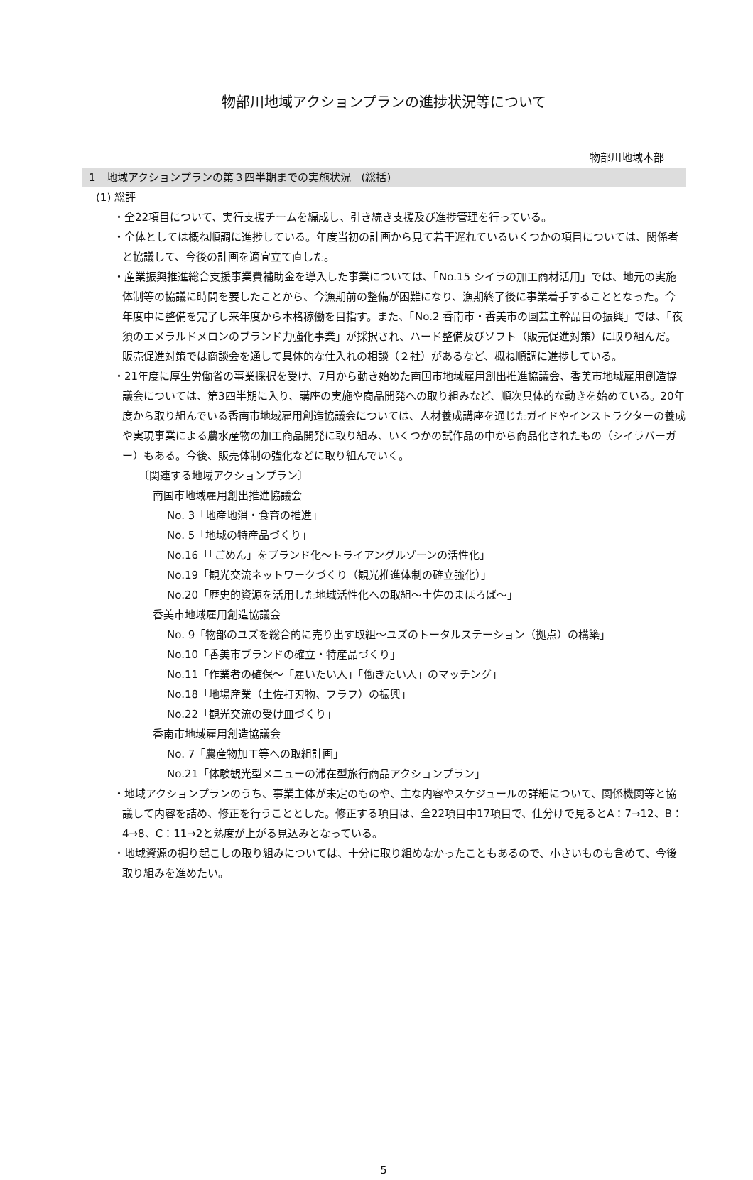物部川地域アクションプランの進捗状況等について
物部川地域本部
1　地域アクションプランの第３四半期までの実施状況　(総括)
(1) 総評
・全22項目について、実行支援チームを編成し、引き続き支援及び進捗管理を行っている。
・全体としては概ね順調に進捗している。年度当初の計画から見て若干遅れているいくつかの項目については、関係者と協議して、今後の計画を適宜立て直した。
・産業振興推進総合支援事業費補助金を導入した事業については、「No.15 シイラの加工商材活用」では、地元の実施体制等の協議に時間を要したことから、今漁期前の整備が困難になり、漁期終了後に事業着手することとなった。今年度中に整備を完了し来年度から本格稼働を目指す。また、「No.2 香南市・香美市の園芸主幹品目の振興」では、「夜須のエメラルドメロンのブランド力強化事業」が採択され、ハード整備及びソフト（販売促進対策）に取り組んだ。販売促進対策では商談会を通して具体的な仕入れの相談（２社）があるなど、概ね順調に進捗している。
・21年度に厚生労働省の事業採択を受け、7月から動き始めた南国市地域雇用創出推進協議会、香美市地域雇用創造協議会については、第3四半期に入り、講座の実施や商品開発への取り組みなど、順次具体的な動きを始めている。20年度から取り組んでいる香南市地域雇用創造協議会については、人材養成講座を通じたガイドやインストラクターの養成や実現事業による農水産物の加工商品開発に取り組み、いくつかの試作品の中から商品化されたもの（シイラバーガー）もある。今後、販売体制の強化などに取り組んでいく。
〔関連する地域アクションプラン〕
南国市地域雇用創出推進協議会
No. 3「地産地消・食育の推進」
No. 5「地域の特産品づくり」
No.16「「ごめん」をブランド化～トライアングルゾーンの活性化」
No.19「観光交流ネットワークづくり（観光推進体制の確立強化）」
No.20「歴史的資源を活用した地域活性化への取組～土佐のまほろば～」
香美市地域雇用創造協議会
No. 9「物部のユズを総合的に売り出す取組～ユズのトータルステーション（拠点）の構築」
No.10「香美市ブランドの確立・特産品づくり」
No.11「作業者の確保～「雇いたい人」「働きたい人」のマッチング」
No.18「地場産業（土佐打刃物、フラフ）の振興」
No.22「観光交流の受け皿づくり」
香南市地域雇用創造協議会
No. 7「農産物加工等への取組計画」
No.21「体験観光型メニューの滞在型旅行商品アクションプラン」
・地域アクションプランのうち、事業主体が未定のものや、主な内容やスケジュールの詳細について、関係機関等と協議して内容を詰め、修正を行うこととした。修正する項目は、全22項目中17項目で、仕分けで見るとA：7→12、B：4→8、C：11→2と熟度が上がる見込みとなっている。
・地域資源の掘り起こしの取り組みについては、十分に取り組めなかったこともあるので、小さいものも含めて、今後取り組みを進めたい。
5